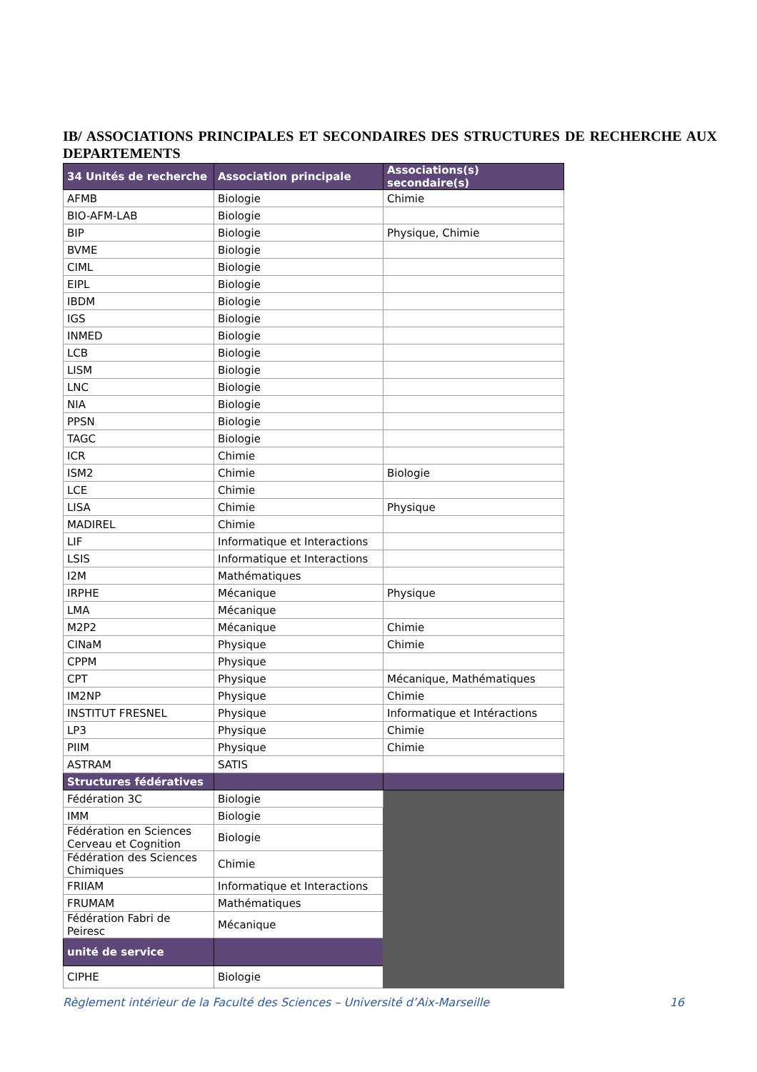IB/ ASSOCIATIONS PRINCIPALES ET SECONDAIRES DES STRUCTURES DE RECHERCHE AUX DEPARTEMENTS
| 34 Unités de recherche | Association principale | Associations(s) secondaire(s) |
| --- | --- | --- |
| AFMB | Biologie | Chimie |
| BIO-AFM-LAB | Biologie | |
| BIP | Biologie | Physique, Chimie |
| BVME | Biologie | |
| CIML | Biologie | |
| EIPL | Biologie | |
| IBDM | Biologie | |
| IGS | Biologie | |
| INMED | Biologie | |
| LCB | Biologie | |
| LISM | Biologie | |
| LNC | Biologie | |
| NIA | Biologie | |
| PPSN | Biologie | |
| TAGC | Biologie | |
| ICR | Chimie | |
| ISM2 | Chimie | Biologie |
| LCE | Chimie | |
| LISA | Chimie | Physique |
| MADIREL | Chimie | |
| LIF | Informatique et Interactions | |
| LSIS | Informatique et Interactions | |
| I2M | Mathématiques | |
| IRPHE | Mécanique | Physique |
| LMA | Mécanique | |
| M2P2 | Mécanique | Chimie |
| CINaM | Physique | Chimie |
| CPPM | Physique | |
| CPT | Physique | Mécanique, Mathématiques |
| IM2NP | Physique | Chimie |
| INSTITUT FRESNEL | Physique | Informatique et Intéractions |
| LP3 | Physique | Chimie |
| PIIM | Physique | Chimie |
| ASTRAM | SATIS | |
| Structures fédératives | | |
| Fédération 3C | Biologie | |
| IMM | Biologie | |
| Fédération en Sciences Cerveau et Cognition | Biologie | |
| Fédération des Sciences Chimiques | Chimie | |
| FRIIAM | Informatique et Interactions | |
| FRUMAM | Mathématiques | |
| Fédération Fabri de Peiresc | Mécanique | |
| unité de service | | |
| CIPHE | Biologie | |
Règlement intérieur de la Faculté des Sciences – Université d’Aix-Marseille 16